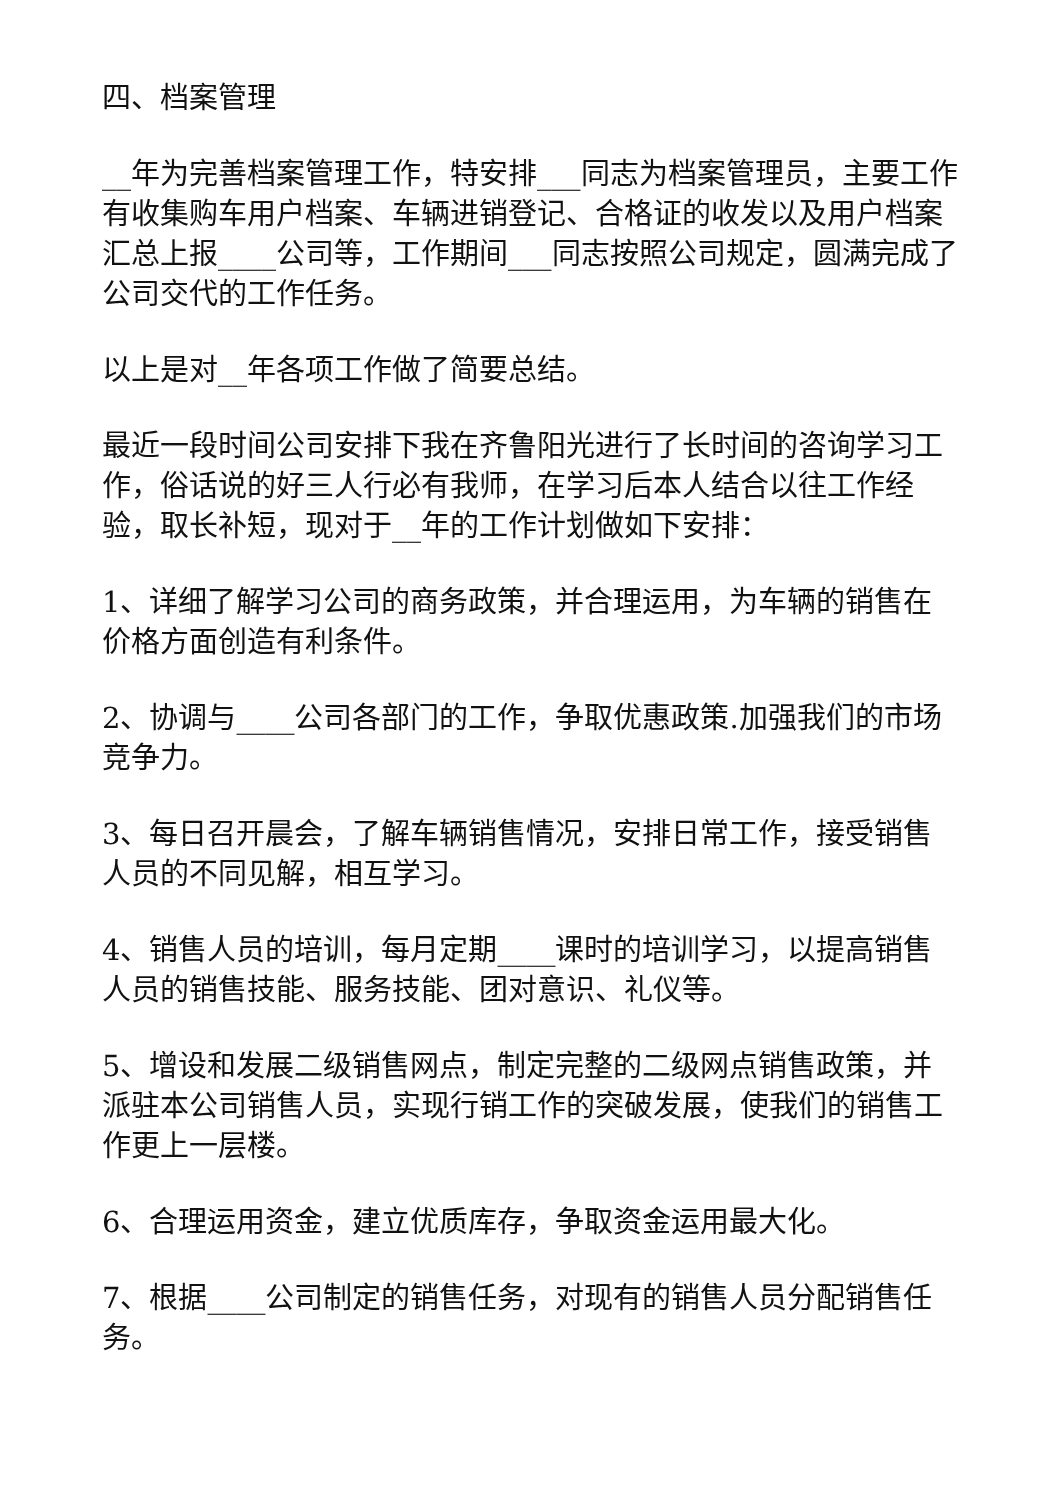四、档案管理
__年为完善档案管理工作，特安排___同志为档案管理员，主要工作有收集购车用户档案、车辆进销登记、合格证的收发以及用户档案汇总上报____公司等，工作期间___同志按照公司规定，圆满完成了公司交代的工作任务。
以上是对__年各项工作做了简要总结。
最近一段时间公司安排下我在齐鲁阳光进行了长时间的咨询学习工作，俗话说的好三人行必有我师，在学习后本人结合以往工作经验，取长补短，现对于__年的工作计划做如下安排：
1、详细了解学习公司的商务政策，并合理运用，为车辆的销售在价格方面创造有利条件。
2、协调与____公司各部门的工作，争取优惠政策.加强我们的市场竞争力。
3、每日召开晨会，了解车辆销售情况，安排日常工作，接受销售人员的不同见解，相互学习。
4、销售人员的培训，每月定期____课时的培训学习，以提高销售人员的销售技能、服务技能、团对意识、礼仪等。
5、增设和发展二级销售网点，制定完整的二级网点销售政策，并派驻本公司销售人员，实现行销工作的突破发展，使我们的销售工作更上一层楼。
6、合理运用资金，建立优质库存，争取资金运用最大化。
7、根据____公司制定的销售任务，对现有的销售人员分配销售任务。